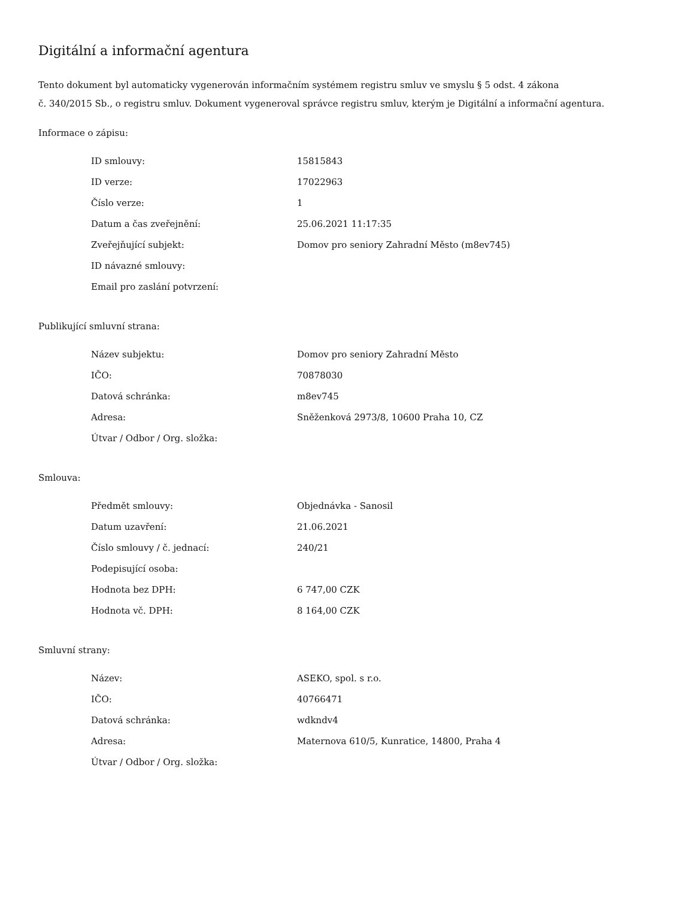Digitální a informační agentura
Tento dokument byl automaticky vygenerován informačním systémem registru smluv ve smyslu § 5 odst. 4 zákona
č. 340/2015 Sb., o registru smluv. Dokument vygeneroval správce registru smluv, kterým je Digitální a informační agentura.
Informace o zápisu:
| ID smlouvy: | 15815843 |
| ID verze: | 17022963 |
| Číslo verze: | 1 |
| Datum a čas zveřejnění: | 25.06.2021 11:17:35 |
| Zveřejňující subjekt: | Domov pro seniory Zahradní Město (m8ev745) |
| ID návazné smlouvy: | |
| Email pro zaslání potvrzení: | |
Publikující smluvní strana:
| Název subjektu: | Domov pro seniory Zahradní Město |
| IČO: | 70878030 |
| Datová schránka: | m8ev745 |
| Adresa: | Sněženková 2973/8, 10600 Praha 10, CZ |
| Útvar / Odbor / Org. složka: | |
Smlouva:
| Předmět smlouvy: | Objednávka - Sanosil |
| Datum uzavření: | 21.06.2021 |
| Číslo smlouvy / č. jednací: | 240/21 |
| Podepisující osoba: | |
| Hodnota bez DPH: | 6 747,00 CZK |
| Hodnota vč. DPH: | 8 164,00 CZK |
Smluvní strany:
| Název: | ASEKO, spol. s r.o. |
| IČO: | 40766471 |
| Datová schránka: | wdkndv4 |
| Adresa: | Maternova 610/5, Kunratice, 14800, Praha 4 |
| Útvar / Odbor / Org. složka: | |